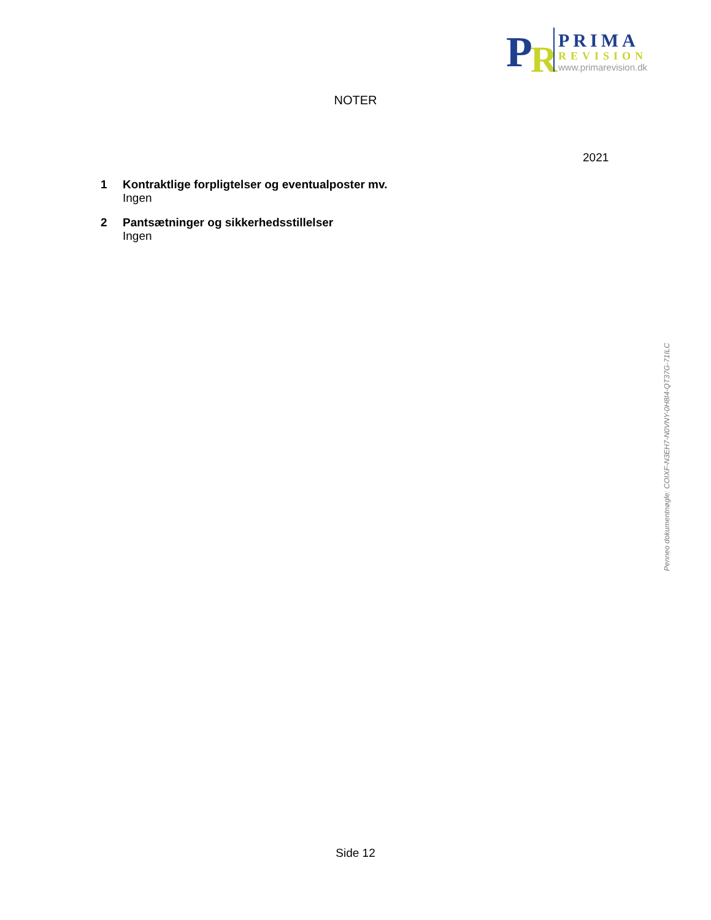P R
PRIMA
REVISION
www.primarevision.dk
NOTER
2021
1 Kontraktlige forpligtelser og eventualposter mv.
Ingen
2 Pantsætninger og sikkerhedsstillelser
Ingen
Penneo dokumentnøgle: COIXF-N3EH7-N0VNY-0H8I4-QT37G-71ILC
Side 12